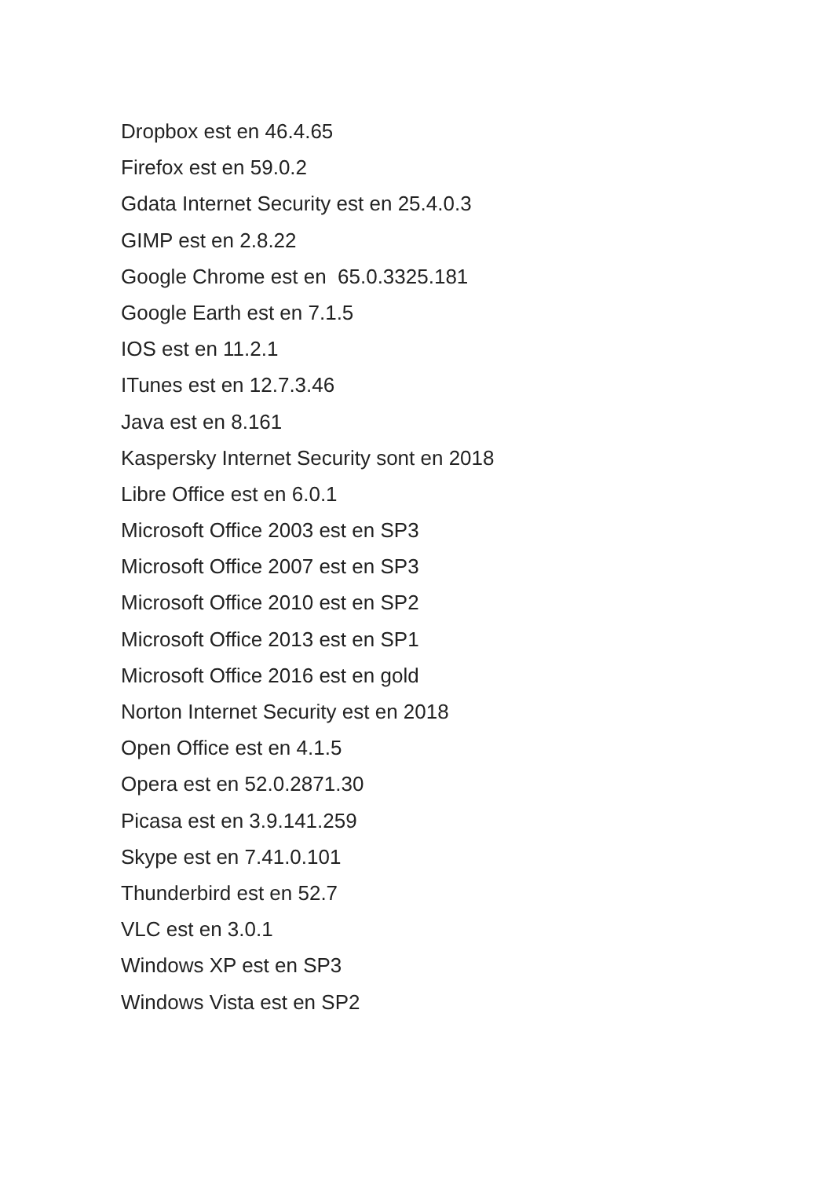Dropbox est en 46.4.65
Firefox est en 59.0.2
Gdata Internet Security est en 25.4.0.3
GIMP est en 2.8.22
Google Chrome est en 65.0.3325.181
Google Earth est en 7.1.5
IOS est en 11.2.1
ITunes est en 12.7.3.46
Java est en 8.161
Kaspersky Internet Security sont en 2018
Libre Office est en 6.0.1
Microsoft Office 2003 est en SP3
Microsoft Office 2007 est en SP3
Microsoft Office 2010 est en SP2
Microsoft Office 2013 est en SP1
Microsoft Office 2016 est en gold
Norton Internet Security est en 2018
Open Office est en 4.1.5
Opera est en 52.0.2871.30
Picasa est en 3.9.141.259
Skype est en 7.41.0.101
Thunderbird est en 52.7
VLC est en 3.0.1
Windows XP est en SP3
Windows Vista est en SP2